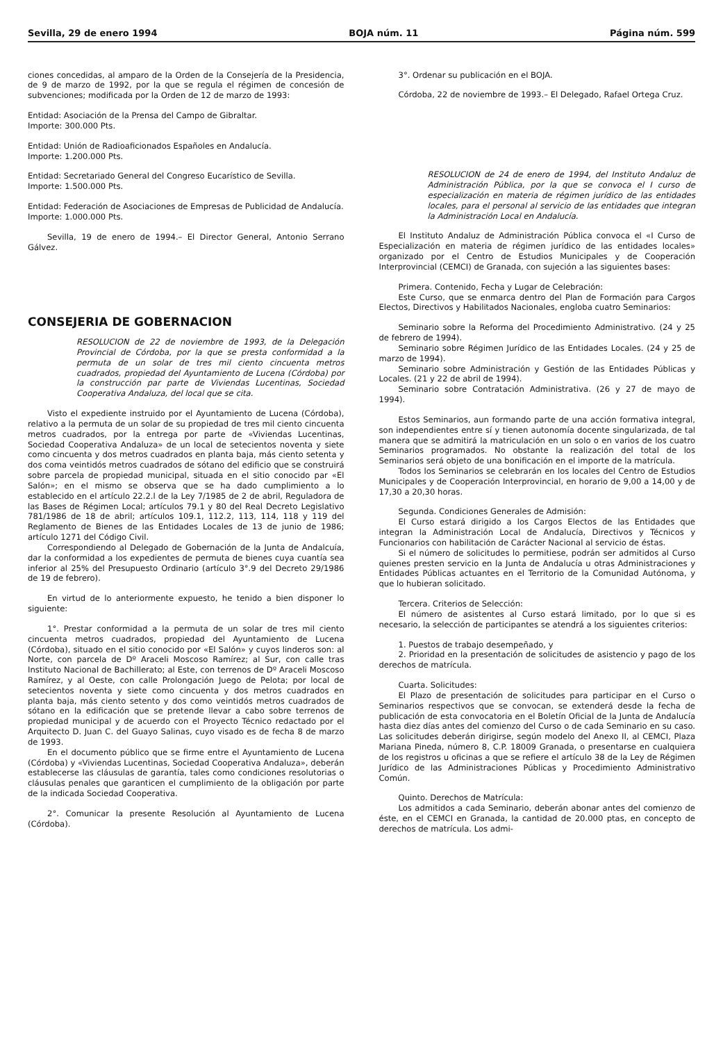Sevilla, 29 de enero 1994 BOJA núm. 11 Página núm. 599
ciones concedidas, al amparo de la Orden de la Consejería de la Presidencia, de 9 de marzo de 1992, por la que se regula el régimen de concesión de subvenciones; modificada por la Orden de 12 de marzo de 1993:
Entidad: Asociación de la Prensa del Campo de Gibraltar.
Importe: 300.000 Pts.
Entidad: Unión de Radioaficionados Españoles en Andalucía.
Importe: 1.200.000 Pts.
Entidad: Secretariado General del Congreso Eucarístico de Sevilla.
Importe: 1.500.000 Pts.
Entidad: Federación de Asociaciones de Empresas de Publicidad de Andalucía.
Importe: 1.000.000 Pts.
Sevilla, 19 de enero de 1994.– El Director General, Antonio Serrano Gálvez.
CONSEJERIA DE GOBERNACION
RESOLUCION de 22 de noviembre de 1993, de la Delegación Provincial de Córdoba, por la que se presta conformidad a la permuta de un solar de tres mil ciento cincuenta metros cuadrados, propiedad del Ayuntamiento de Lucena (Córdoba) por la construcción par parte de Viviendas Lucentinas, Sociedad Cooperativa Andaluza, del local que se cita.
Visto el expediente instruido por el Ayuntamiento de Lucena (Córdoba), relativo a la permuta de un solar de su propiedad de tres mil ciento cincuenta metros cuadrados, por la entrega por parte de «Viviendas Lucentinas, Sociedad Cooperativa Andaluza» de un local de setecientos noventa y siete como cincuenta y dos metros cuadrados en planta baja, más ciento setenta y dos coma veintidós metros cuadrados de sótano del edificio que se construirá sobre parcela de propiedad municipal, situada en el sitio conocido par «El Salón»; en el mismo se observa que se ha dado cumplimiento a lo establecido en el artículo 22.2.l de la Ley 7/1985 de 2 de abril, Reguladora de las Bases de Régimen Local; artículos 79.1 y 80 del Real Decreto Legislativo 781/1986 de 18 de abril; artículos 109.1, 112.2, 113, 114, 118 y 119 del Reglamento de Bienes de las Entidades Locales de 13 de junio de 1986; artículo 1271 del Código Civil.
Correspondiendo al Delegado de Gobernación de la Junta de Andalcuía, dar la conformidad a los expedientes de permuta de bienes cuya cuantía sea inferior al 25% del Presupuesto Ordinario (artículo 3°.9 del Decreto 29/1986 de 19 de febrero).
En virtud de lo anteriormente expuesto, he tenido a bien disponer lo siguiente:
1°. Prestar conformidad a la permuta de un solar de tres mil ciento cincuenta metros cuadrados, propiedad del Ayuntamiento de Lucena (Córdoba), situado en el sitio conocido por «El Salón» y cuyos linderos son: al Norte, con parcela de Dº Araceli Moscoso Ramírez; al Sur, con calle tras Instituto Nacional de Bachillerato; al Este, con terrenos de Dº Araceli Moscoso Ramírez, y al Oeste, con calle Prolongación Juego de Pelota; por local de setecientos noventa y siete como cincuenta y dos metros cuadrados en planta baja, más ciento setento y dos como veintidós metros cuadrados de sótano en la edificación que se pretende llevar a cabo sobre terrenos de propiedad municipal y de acuerdo con el Proyecto Técnico redactado por el Arquitecto D. Juan C. del Guayo Salinas, cuyo visado es de fecha 8 de marzo de 1993.
En el documento público que se firme entre el Ayuntamiento de Lucena (Córdoba) y «Viviendas Lucentinas, Sociedad Cooperativa Andaluza», deberán establecerse las cláusulas de garantía, tales como condiciones resolutorias o cláusulas penales que garanticen el cumplimiento de la obligación por parte de la indicada Sociedad Cooperativa.
2°. Comunicar la presente Resolución al Ayuntamiento de Lucena (Córdoba).
3°. Ordenar su publicación en el BOJA.
Córdoba, 22 de noviembre de 1993.– El Delegado, Rafael Ortega Cruz.
RESOLUCION de 24 de enero de 1994, del Instituto Andaluz de Administración Pública, por la que se convoca el I curso de especialización en materia de régimen jurídico de las entidades locales, para el personal al servicio de las entidades que integran la Administración Local en Andalucía.
El Instituto Andaluz de Administración Pública convoca el «I Curso de Especialización en materia de régimen jurídico de las entidades locales» organizado por el Centro de Estudios Municipales y de Cooperación Interprovincial (CEMCI) de Granada, con sujeción a las siguientes bases:
Primera. Contenido, Fecha y Lugar de Celebración:
Este Curso, que se enmarca dentro del Plan de Formación para Cargos Electos, Directivos y Habilitados Nacionales, engloba cuatro Seminarios:
Seminario sobre la Reforma del Procedimiento Administrativo. (24 y 25 de febrero de 1994).
Seminario sobre Régimen Jurídico de las Entidades Locales. (24 y 25 de marzo de 1994).
Seminario sobre Administración y Gestión de las Entidades Públicas y Locales. (21 y 22 de abril de 1994).
Seminario sobre Contratación Administrativa. (26 y 27 de mayo de 1994).
Estos Seminarios, aun formando parte de una acción formativa integral, son independientes entre sí y tienen autonomía docente singularizada, de tal manera que se admitirá la matriculación en un solo o en varios de los cuatro Seminarios programados. No obstante la realización del total de los Seminarios será objeto de una bonificación en el importe de la matrícula.
Todos los Seminarios se celebrarán en los locales del Centro de Estudios Municipales y de Cooperación Interprovincial, en horario de 9,00 a 14,00 y de 17,30 a 20,30 horas.
Segunda. Condiciones Generales de Admisión:
El Curso estará dirigido a los Cargos Electos de las Entidades que integran la Administración Local de Andalucía, Directivos y Técnicos y Funcionarios con habilitación de Carácter Nacional al servicio de éstas.
Si el número de solicitudes lo permitiese, podrán ser admitidos al Curso quienes presten servicio en la Junta de Andalucía u otras Administraciones y Entidades Públicas actuantes en el Territorio de la Comunidad Autónoma, y que lo hubieran solicitado.
Tercera. Criterios de Selección:
El número de asistentes al Curso estará limitado, por lo que si es necesario, la selección de participantes se atendrá a los siguientes criterios:
1. Puestos de trabajo desempeñado, y
2. Prioridad en la presentación de solicitudes de asistencio y pago de los derechos de matrícula.
Cuarta. Solicitudes:
El Plazo de presentación de solicitudes para participar en el Curso o Seminarios respectivos que se convocan, se extenderá desde la fecha de publicación de esta convocatoria en el Boletín Oficial de la Junta de Andalucía hasta diez días antes del comienzo del Curso o de cada Seminario en su caso. Las solicitudes deberán dirigirse, según modelo del Anexo II, al CEMCI, Plaza Mariana Pineda, número 8, C.P. 18009 Granada, o presentarse en cualquiera de los registros u oficinas a que se refiere el artículo 38 de la Ley de Régimen Jurídico de las Administraciones Públicas y Procedimiento Administrativo Común.
Quinto. Derechos de Matrícula:
Los admitidos a cada Seminario, deberán abonar antes del comienzo de éste, en el CEMCI en Granada, la cantidad de 20.000 ptas, en concepto de derechos de matrícula. Los admi-